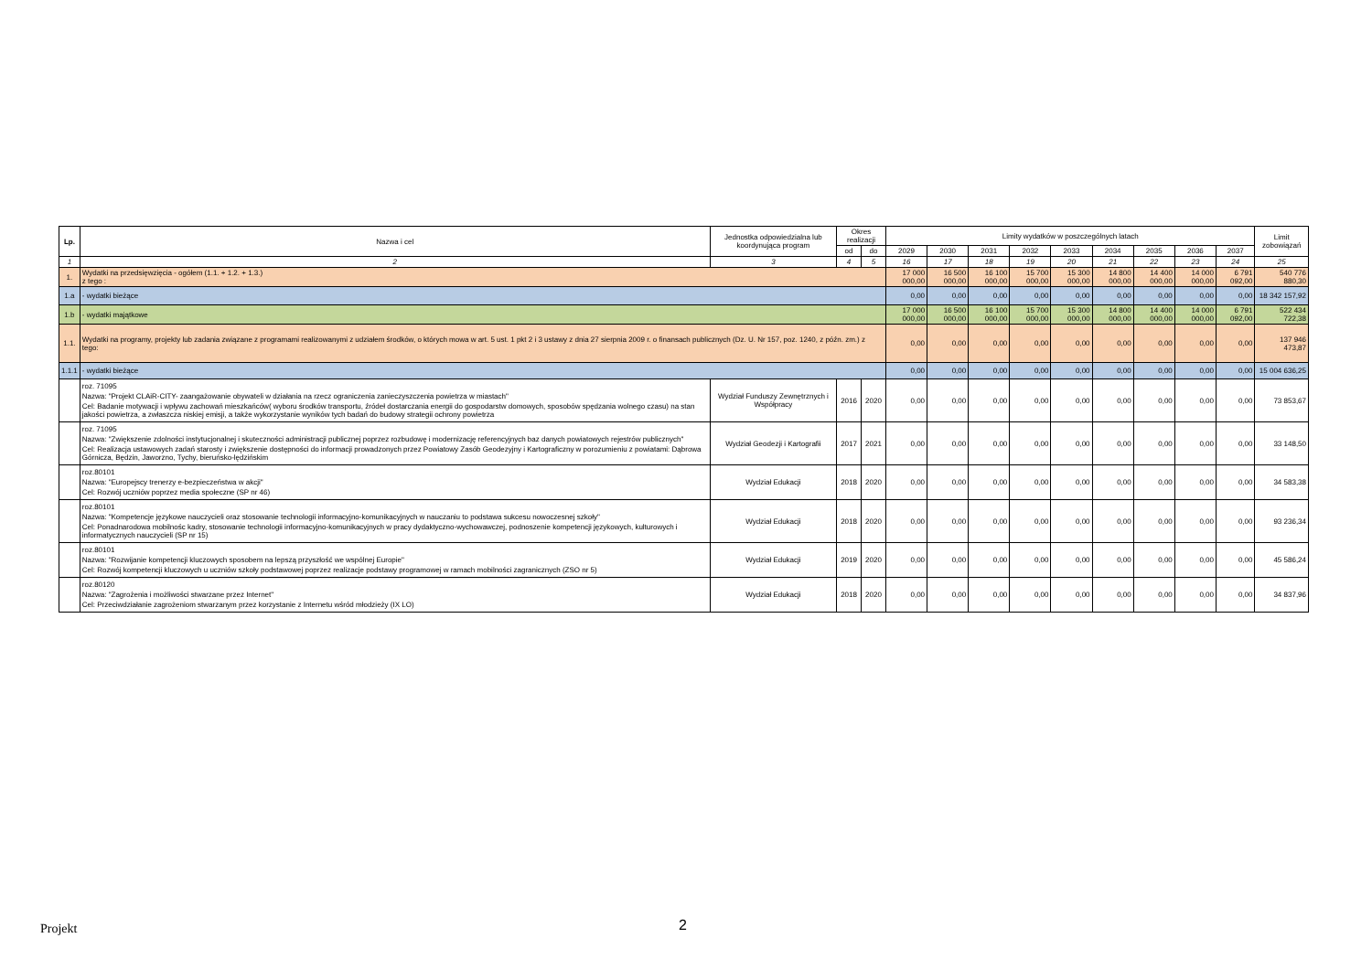| Lp. | Nazwa i cel | Jednostka odpowiedzialna lub koordynująca program | Okres realizacji | | Limity wydatków w poszczególnych latach | | | | | | | | | Limit zobowiązań |
| --- | --- | --- | --- | --- | --- | --- | --- | --- | --- | --- | --- | --- | --- | --- |
| | | | od | do | 2029 | 2030 | 2031 | 2032 | 2033 | 2034 | 2035 | 2036 | 2037 | |
| 1 | 2 | 3 | 4 | 5 | 16 | 17 | 18 | 19 | 20 | 21 | 22 | 23 | 24 | 25 |
| 1. | Wydatki na przedsięwzięcia - ogółem (1.1. + 1.2. + 1.3.) z tego : | | | | 17 000 000,00 | 16 500 000,00 | 16 100 000,00 | 15 700 000,00 | 15 300 000,00 | 14 800 000,00 | 14 400 000,00 | 14 000 000,00 | 6 791 092,00 | 540 776 880,30 |
| 1.a | - wydatki bieżące | | | | 0,00 | 0,00 | 0,00 | 0,00 | 0,00 | 0,00 | 0,00 | 0,00 | 0,00 | 18 342 157,92 |
| 1.b | - wydatki majątkowe | | | | 17 000 000,00 | 16 500 000,00 | 16 100 000,00 | 15 700 000,00 | 15 300 000,00 | 14 800 000,00 | 14 400 000,00 | 14 000 000,00 | 6 791 092,00 | 522 434 722,38 |
| 1.1. | Wydatki na programy, projekty lub zadania związane z programami realizowanymi z udziałem środków, o których mowa w art. 5 ust. 1 pkt 2 i 3 ustawy z dnia 27 sierpnia 2009 r. o finansach publicznych (Dz. U. Nr 157, poz. 1240, z późn. zm.) z tego: | | | | 0,00 | 0,00 | 0,00 | 0,00 | 0,00 | 0,00 | 0,00 | 0,00 | 0,00 | 137 946 473,87 |
| 1.1.1 | - wydatki bieżące | | | | 0,00 | 0,00 | 0,00 | 0,00 | 0,00 | 0,00 | 0,00 | 0,00 | 0,00 | 15 004 636,25 |
| | roz. 71095 Nazwa: "Projekt CLAiR-CITY- zaangażowanie obywateli w działania na rzecz ograniczenia zanieczyszczenia powietrza w miastach" Cel: Badanie motywacji i wpływu zachowań mieszkańców( wyboru środków transportu, źródeł dostarczania energii do gospodarstw domowych, sposobów spędzania wolnego czasu) na stan jakości powietrza, a zwłaszcza niskiej emisji, a także wykorzystanie wyników tych badań do budowy strategii ochrony powietrza | Wydział Funduszy Zewnętrznych i Współpracy | 2016 | 2020 | 0,00 | 0,00 | 0,00 | 0,00 | 0,00 | 0,00 | 0,00 | 0,00 | 0,00 | 73 853,67 |
| | roz. 71095 Nazwa: "Zwiększenie zdolności instytucjonalnej i skuteczności administracji publicznej poprzez rozbudowę i modernizację referencyjnych baz danych powiatowych rejestrów publicznych" Cel: Realizacja ustawowych zadań starosty i zwiększenie dostępności do informacji prowadzonych przez Powiatowy Zasób Geodezyjny i Kartograficzny w porozumieniu z powiatami: Dąbrowa Górnicza, Będzin, Jaworzno, Tychy, bieruńsko-lędzińskim | Wydział Geodezji i Kartografii | 2017 | 2021 | 0,00 | 0,00 | 0,00 | 0,00 | 0,00 | 0,00 | 0,00 | 0,00 | 0,00 | 33 148,50 |
| | roz.80101 Nazwa: "Europejscy trenerzy e-bezpieczeństwa w akcji" Cel: Rozwój uczniów poprzez media społeczne (SP nr 46) | Wydział Edukacji | 2018 | 2020 | 0,00 | 0,00 | 0,00 | 0,00 | 0,00 | 0,00 | 0,00 | 0,00 | 0,00 | 34 583,38 |
| | roz.80101 Nazwa: "Kompetencje językowe nauczycieli oraz stosowanie technologii informacyjno-komunikacyjnych w nauczaniu to podstawa sukcesu nowoczesnej szkoły" Cel: Ponadnarodowa mobilnośc kadry, stosowanie technologii informacyjno-komunikacyjnych w pracy dydaktyczno-wychowawczej, podnoszenie kompetencji językowych, kulturowych i informatycznych nauczycieli (SP nr 15) | Wydział Edukacji | 2018 | 2020 | 0,00 | 0,00 | 0,00 | 0,00 | 0,00 | 0,00 | 0,00 | 0,00 | 0,00 | 93 236,34 |
| | roz.80101 Nazwa: "Rozwijanie kompetencji kluczowych sposobem na lepszą przyszłość we wspólnej Europie" Cel: Rozwój kompetencji kluczowych u uczniów szkoły podstawowej poprzez realizacje podstawy programowej w ramach mobilności zagranicznych (ZSO nr 5) | Wydział Edukacji | 2019 | 2020 | 0,00 | 0,00 | 0,00 | 0,00 | 0,00 | 0,00 | 0,00 | 0,00 | 0,00 | 45 586,24 |
| | roz.80120 Nazwa: "Zagrożenia i możliwości stwarzane przez Internet" Cel: Przeciwdziałanie zagrożeniom stwarzanym przez korzystanie z Internetu wśród młodzieży (IX LO) | Wydział Edukacji | 2018 | 2020 | 0,00 | 0,00 | 0,00 | 0,00 | 0,00 | 0,00 | 0,00 | 0,00 | 0,00 | 34 837,96 |
Projekt 2